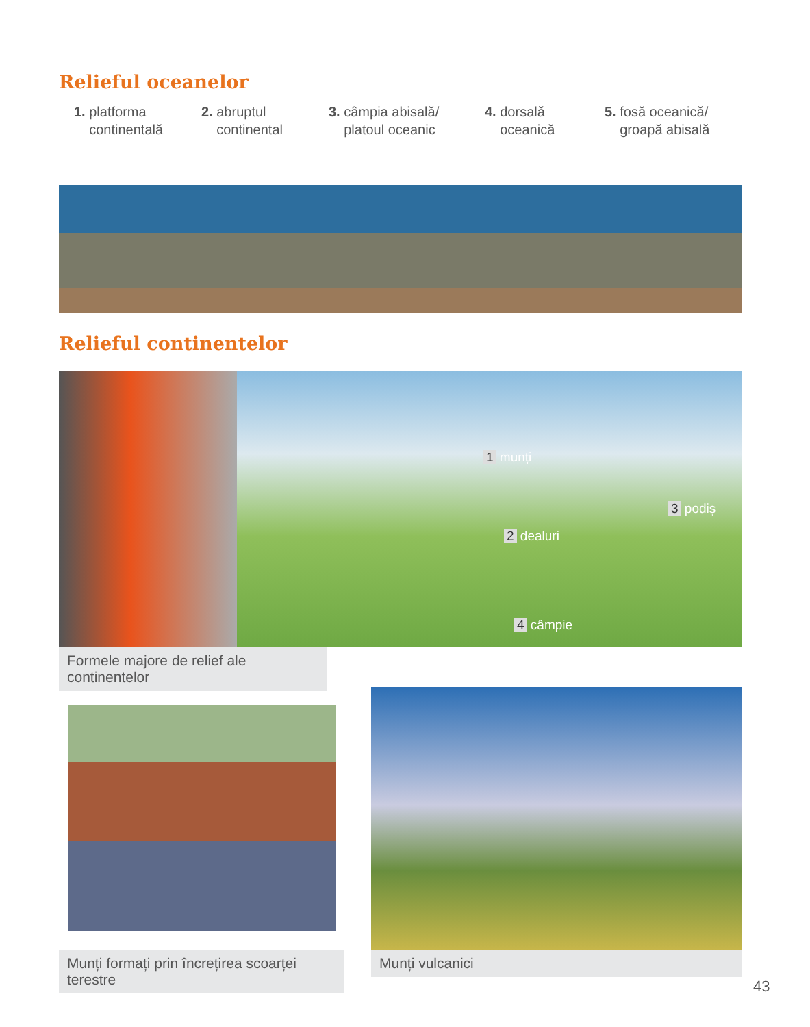Relieful oceanelor
1. platforma
continentală
2. abruptul
continental
3. câmpia abisală/
platoul oceanic
4. dorsală
oceanică
5. fosă oceanică/
groapă abisală
Relieful continentelor
1 munți
3 podiș
2 dealuri
4 câmpie
Formele majore de relief ale continentelor
Munți formați prin încrețirea scoarței terestre
Munți vulcanici
43